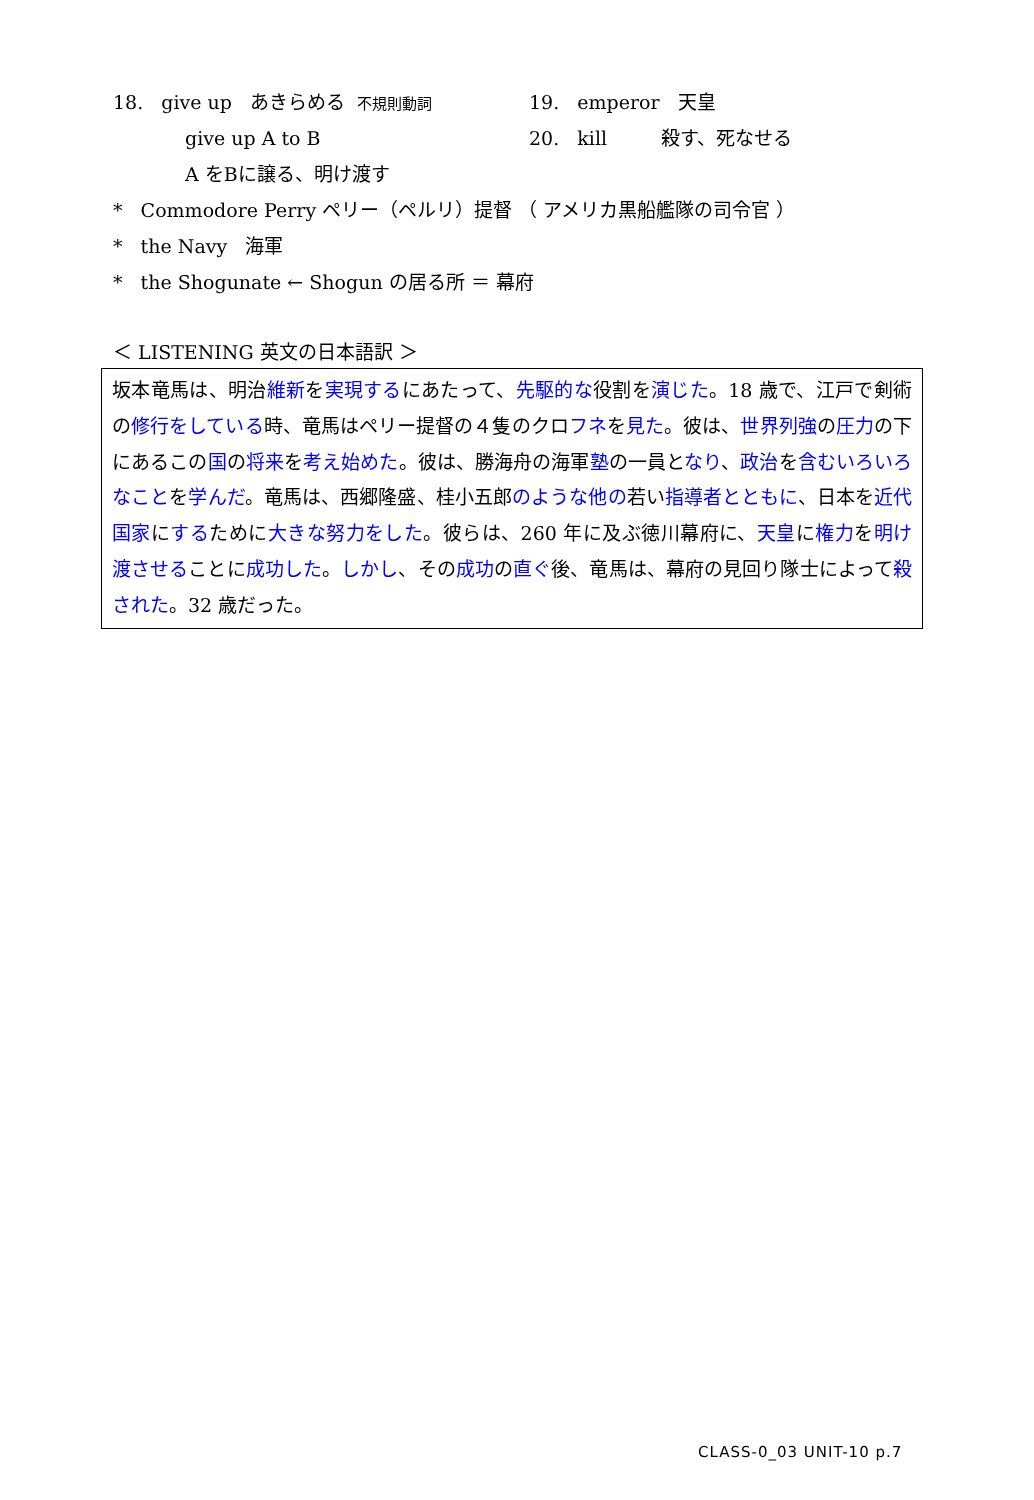18. give up あきらめる 不規則動詞 19. emperor 天皇
give up A to B 20. kill 殺す、死なせる
A をBに譲る、明け渡す
* Commodore Perry ペリー（ペルリ）提督 （ アメリカ黒船艦隊の司令官 ）
* the Navy 海軍
* the Shogunate ← Shogun の居る所 ＝ 幕府
＜ LISTENING 英文の日本語訳 ＞
坂本竜馬は、明治維新を実現するにあたって、先駆的な役割を演じた。18 歳で、江戸で剣術の修行をしている時、竜馬はペリー提督の４隻のクロフネを見た。彼は、世界列強の圧力の下にあるこの国の将来を考え始めた。彼は、勝海舟の海軍塾の一員となり、政治を含むいろいろなことを学んだ。竜馬は、西郷隆盛、桂小五郎のような他の若い指導者とともに、日本を近代国家にするために大きな努力をした。彼らは、260 年に及ぶ徳川幕府に、天皇に権力を明け渡させることに成功した。しかし、その成功の直ぐ後、竜馬は、幕府の見回り隊士によって殺された。32 歳だった。
CLASS-0_03 UNIT-10 p.7